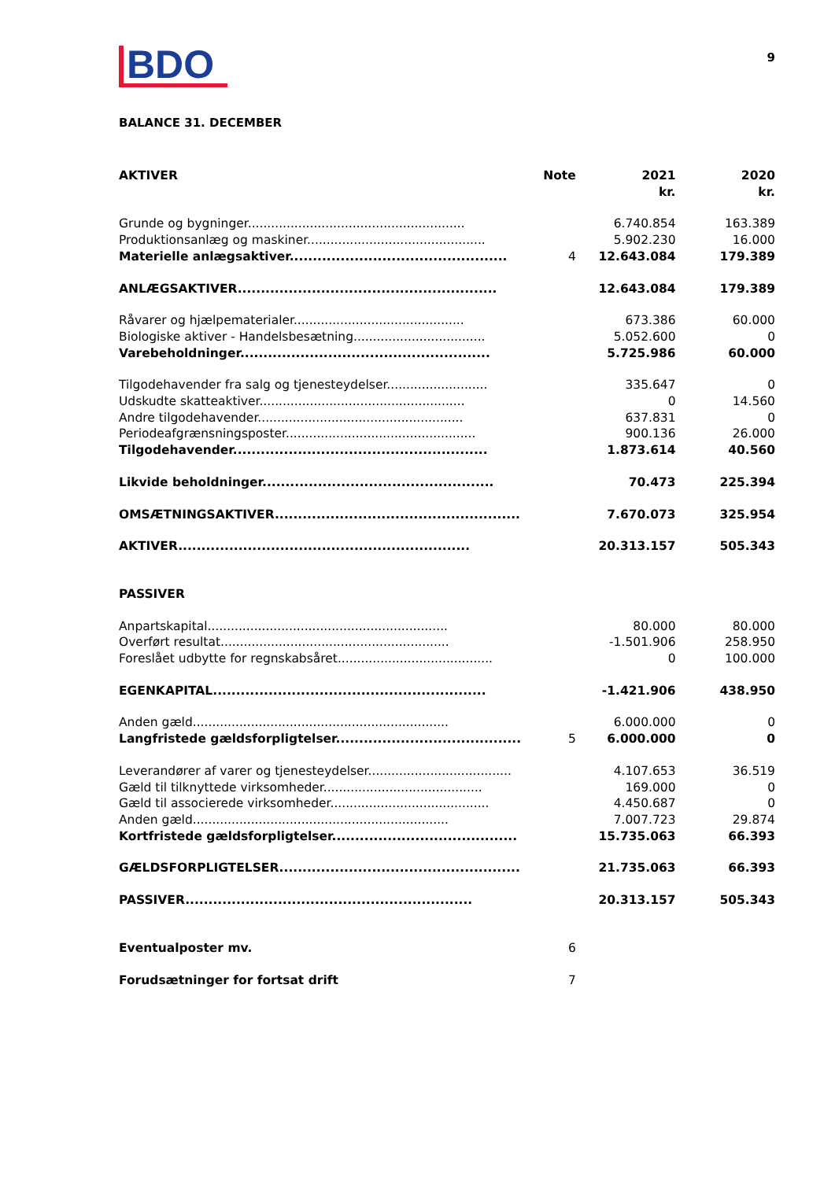BDO
9
BALANCE 31. DECEMBER
| AKTIVER | Note | 2021 kr. | 2020 kr. |
| --- | --- | --- | --- |
| Grunde og bygninger........................................................ | | 6.740.854 | 163.389 |
| Produktionsanlæg og maskiner.............................................. | | 5.902.230 | 16.000 |
| Materielle anlægsaktiver............................................... | 4 | 12.643.084 | 179.389 |
| ANLÆGSAKTIVER........................................................ | | 12.643.084 | 179.389 |
| Råvarer og hjælpematerialer............................................ | | 673.386 | 60.000 |
| Biologiske aktiver - Handelsbesætning.................................. | | 5.052.600 | 0 |
| Varebeholdninger...................................................... | | 5.725.986 | 60.000 |
| Tilgodehavender fra salg og tjenesteydelser.......................... | | 335.647 | 0 |
| Udskudte skatteaktiver..................................................... | | 0 | 14.560 |
| Andre tilgodehavender..................................................... | | 637.831 | 0 |
| Periodeafgrænsningsposter................................................. | | 900.136 | 26.000 |
| Tilgodehavender....................................................... | | 1.873.614 | 40.560 |
| Likvide beholdninger.................................................. | | 70.473 | 225.394 |
| OMSÆTNINGSAKTIVER..................................................... | | 7.670.073 | 325.954 |
| AKTIVER............................................................... | | 20.313.157 | 505.343 |
| PASSIVER | | | |
| Anpartskapital.............................................................. | | 80.000 | 80.000 |
| Overført resultat........................................................... | | -1.501.906 | 258.950 |
| Foreslået udbytte for regnskabsåret........................................ | | 0 | 100.000 |
| EGENKAPITAL........................................................... | | -1.421.906 | 438.950 |
| Anden gæld.................................................................. | | 6.000.000 | 0 |
| Langfristede gældsforpligtelser........................................ | 5 | 6.000.000 | 0 |
| Leverandører af varer og tjenesteydelser..................................... | | 4.107.653 | 36.519 |
| Gæld til tilknyttede virksomheder......................................... | | 169.000 | 0 |
| Gæld til associerede virksomheder......................................... | | 4.450.687 | 0 |
| Anden gæld.................................................................. | | 7.007.723 | 29.874 |
| Kortfristede gældsforpligtelser........................................ | | 15.735.063 | 66.393 |
| GÆLDSFORPLIGTELSER.................................................... | | 21.735.063 | 66.393 |
| PASSIVER.............................................................. | | 20.313.157 | 505.343 |
| Eventualposter mv. | 6 | | |
| Forudsætninger for fortsat drift | 7 | | |